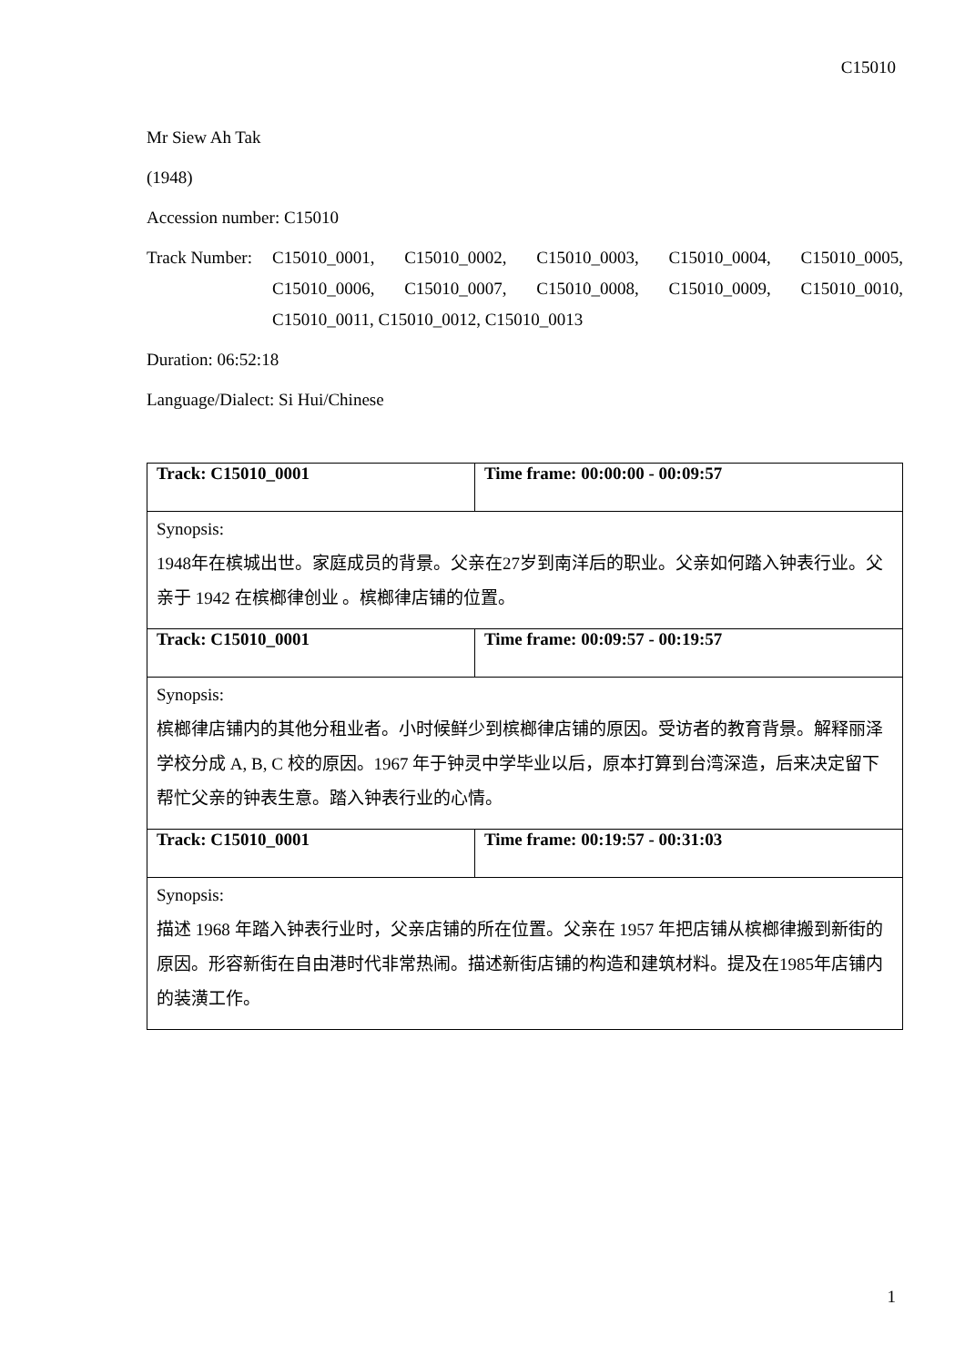C15010
Mr Siew Ah Tak
(1948)
Accession number: C15010
Track Number:
C15010_0001, C15010_0002, C15010_0003, C15010_0004, C15010_0005, C15010_0006, C15010_0007, C15010_0008, C15010_0009, C15010_0010, C15010_0011, C15010_0012, C15010_0013
Duration: 06:52:18
Language/Dialect: Si Hui/Chinese
| Track: C15010_0001 | Time frame: 00:00:00 - 00:09:57 |
| Synopsis: 1948年在槟城出世。家庭成员的背景。父亲在27岁到南洋后的职业。父亲如何踏入钟表行业。父亲于 1942 在槟榔律创业 。槟榔律店铺的位置。 | |
| Track: C15010_0001 | Time frame: 00:09:57 - 00:19:57 |
| Synopsis: 槟榔律店铺内的其他分租业者。小时候鲜少到槟榔律店铺的原因。受访者的教育背景。解释丽泽学校分成 A, B, C 校的原因。1967 年于钟灵中学毕业以后，原本打算到台湾深造，后来决定留下帮忙父亲的钟表生意。踏入钟表行业的心情。 | |
| Track: C15010_0001 | Time frame: 00:19:57 - 00:31:03 |
| Synopsis: 描述 1968 年踏入钟表行业时，父亲店铺的所在位置。父亲在 1957 年把店铺从槟榔律搬到新街的原因。形容新街在自由港时代非常热闹。描述新街店铺的构造和建筑材料。提及在1985年店铺内的装潢工作。 | |
1